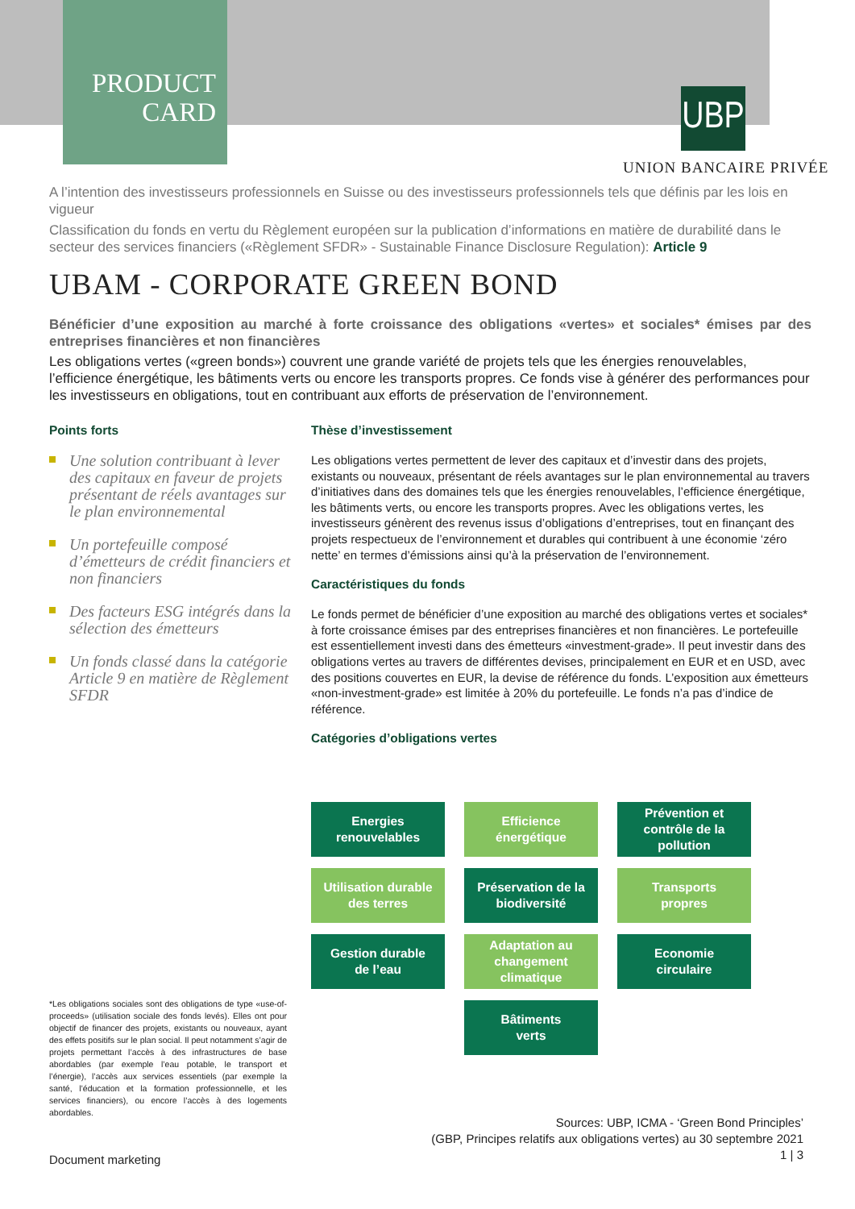PRODUCT
CARD
UBP
UNION BANCAIRE PRIVÉE
A l’intention des investisseurs professionnels en Suisse ou des investisseurs professionnels tels que définis par les lois en vigueur
Classification du fonds en vertu du Règlement européen sur la publication d’informations en matière de durabilité dans le secteur des services financiers («Règlement SFDR» - Sustainable Finance Disclosure Regulation): Article 9
UBAM - CORPORATE GREEN BOND
Bénéficier d’une exposition au marché à forte croissance des obligations «vertes» et sociales* émises par des entreprises financières et non financières
Les obligations vertes («green bonds») couvrent une grande variété de projets tels que les énergies renouvelables, l’efficience énergétique, les bâtiments verts ou encore les transports propres. Ce fonds vise à générer des performances pour les investisseurs en obligations, tout en contribuant aux efforts de préservation de l’environnement.
Points forts
Une solution contribuant à lever des capitaux en faveur de projets présentant de réels avantages sur le plan environnemental
Un portefeuille composé d’émetteurs de crédit financiers et non financiers
Des facteurs ESG intégrés dans la sélection des émetteurs
Un fonds classé dans la catégorie Article 9 en matière de Règlement SFDR
Thèse d’investissement
Les obligations vertes permettent de lever des capitaux et d’investir dans des projets, existants ou nouveaux, présentant de réels avantages sur le plan environnemental au travers d’initiatives dans des domaines tels que les énergies renouvelables, l’efficience énergétique, les bâtiments verts, ou encore les transports propres. Avec les obligations vertes, les investisseurs génèrent des revenus issus d’obligations d’entreprises, tout en finançant des projets respectueux de l’environnement et durables qui contribuent à une économie ‘zéro nette’ en termes d’émissions ainsi qu’à la préservation de l’environnement.
Caractéristiques du fonds
Le fonds permet de bénéficier d’une exposition au marché des obligations vertes et sociales* à forte croissance émises par des entreprises financières et non financières. Le portefeuille est essentiellement investi dans des émetteurs «investment-grade». Il peut investir dans des obligations vertes au travers de différentes devises, principalement en EUR et en USD, avec des positions couvertes en EUR, la devise de référence du fonds. L’exposition aux émetteurs «non-investment-grade» est limitée à 20% du portefeuille. Le fonds n’a pas d’indice de référence.
Catégories d’obligations vertes
Energies
renouvelables
Efficience
énergétique
Prévention et
contrôle de la
pollution
Utilisation durable
des terres
Préservation de la
biodiversité
Transports
propres
Gestion durable
de l’eau
Adaptation au
changement
climatique
Economie
circulaire
Bâtiments
verts
*Les obligations sociales sont des obligations de type «use-of-proceeds» (utilisation sociale des fonds levés). Elles ont pour objectif de financer des projets, existants ou nouveaux, ayant des effets positifs sur le plan social. Il peut notamment s’agir de projets permettant l’accès à des infrastructures de base abordables (par exemple l’eau potable, le transport et l’énergie), l’accès aux services essentiels (par exemple la santé, l’éducation et la formation professionnelle, et les services financiers), ou encore l’accès à des logements abordables.
Sources: UBP, ICMA - ‘Green Bond Principles’
(GBP, Principes relatifs aux obligations vertes) au 30 septembre 2021
1 | 3
Document marketing